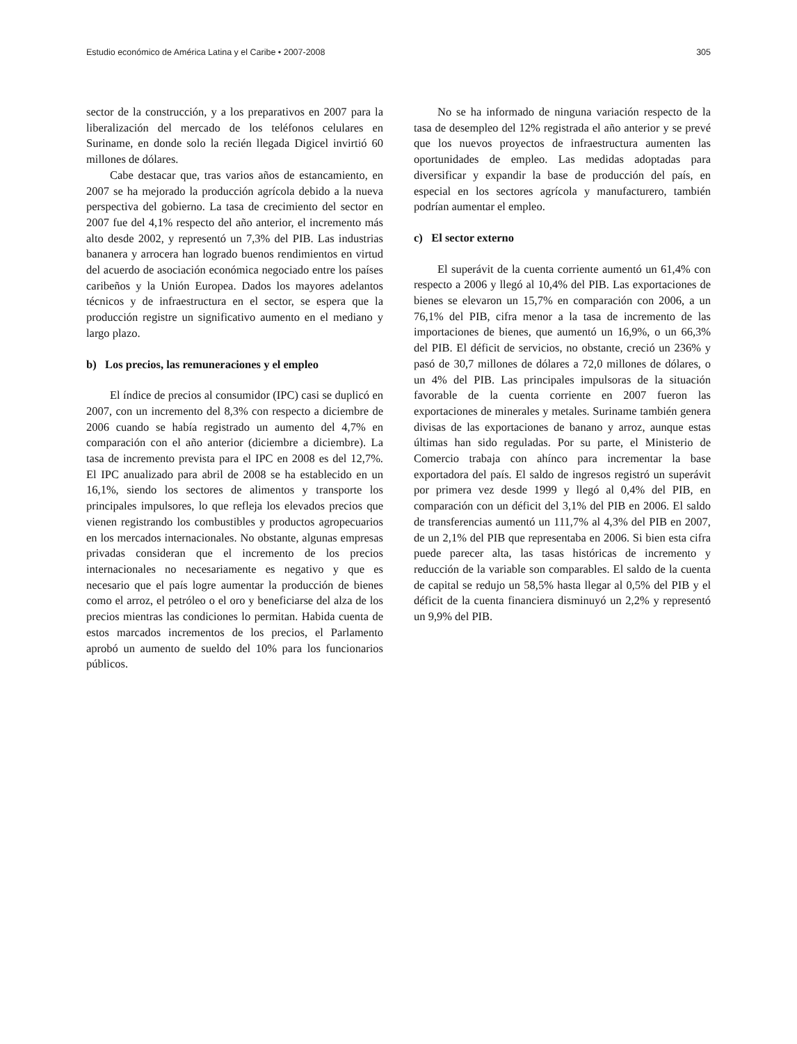Estudio económico de América Latina y el Caribe • 2007-2008 305
sector de la construcción, y a los preparativos en 2007 para la liberalización del mercado de los teléfonos celulares en Suriname, en donde solo la recién llegada Digicel invirtió 60 millones de dólares.
Cabe destacar que, tras varios años de estancamiento, en 2007 se ha mejorado la producción agrícola debido a la nueva perspectiva del gobierno. La tasa de crecimiento del sector en 2007 fue del 4,1% respecto del año anterior, el incremento más alto desde 2002, y representó un 7,3% del PIB. Las industrias bananera y arrocera han logrado buenos rendimientos en virtud del acuerdo de asociación económica negociado entre los países caribeños y la Unión Europea. Dados los mayores adelantos técnicos y de infraestructura en el sector, se espera que la producción registre un significativo aumento en el mediano y largo plazo.
b) Los precios, las remuneraciones y el empleo
El índice de precios al consumidor (IPC) casi se duplicó en 2007, con un incremento del 8,3% con respecto a diciembre de 2006 cuando se había registrado un aumento del 4,7% en comparación con el año anterior (diciembre a diciembre). La tasa de incremento prevista para el IPC en 2008 es del 12,7%. El IPC anualizado para abril de 2008 se ha establecido en un 16,1%, siendo los sectores de alimentos y transporte los principales impulsores, lo que refleja los elevados precios que vienen registrando los combustibles y productos agropecuarios en los mercados internacionales. No obstante, algunas empresas privadas consideran que el incremento de los precios internacionales no necesariamente es negativo y que es necesario que el país logre aumentar la producción de bienes como el arroz, el petróleo o el oro y beneficiarse del alza de los precios mientras las condiciones lo permitan. Habida cuenta de estos marcados incrementos de los precios, el Parlamento aprobó un aumento de sueldo del 10% para los funcionarios públicos.
No se ha informado de ninguna variación respecto de la tasa de desempleo del 12% registrada el año anterior y se prevé que los nuevos proyectos de infraestructura aumenten las oportunidades de empleo. Las medidas adoptadas para diversificar y expandir la base de producción del país, en especial en los sectores agrícola y manufacturero, también podrían aumentar el empleo.
c) El sector externo
El superávit de la cuenta corriente aumentó un 61,4% con respecto a 2006 y llegó al 10,4% del PIB. Las exportaciones de bienes se elevaron un 15,7% en comparación con 2006, a un 76,1% del PIB, cifra menor a la tasa de incremento de las importaciones de bienes, que aumentó un 16,9%, o un 66,3% del PIB. El déficit de servicios, no obstante, creció un 236% y pasó de 30,7 millones de dólares a 72,0 millones de dólares, o un 4% del PIB. Las principales impulsoras de la situación favorable de la cuenta corriente en 2007 fueron las exportaciones de minerales y metales. Suriname también genera divisas de las exportaciones de banano y arroz, aunque estas últimas han sido reguladas. Por su parte, el Ministerio de Comercio trabaja con ahínco para incrementar la base exportadora del país. El saldo de ingresos registró un superávit por primera vez desde 1999 y llegó al 0,4% del PIB, en comparación con un déficit del 3,1% del PIB en 2006. El saldo de transferencias aumentó un 111,7% al 4,3% del PIB en 2007, de un 2,1% del PIB que representaba en 2006. Si bien esta cifra puede parecer alta, las tasas históricas de incremento y reducción de la variable son comparables. El saldo de la cuenta de capital se redujo un 58,5% hasta llegar al 0,5% del PIB y el déficit de la cuenta financiera disminuyó un 2,2% y representó un 9,9% del PIB.